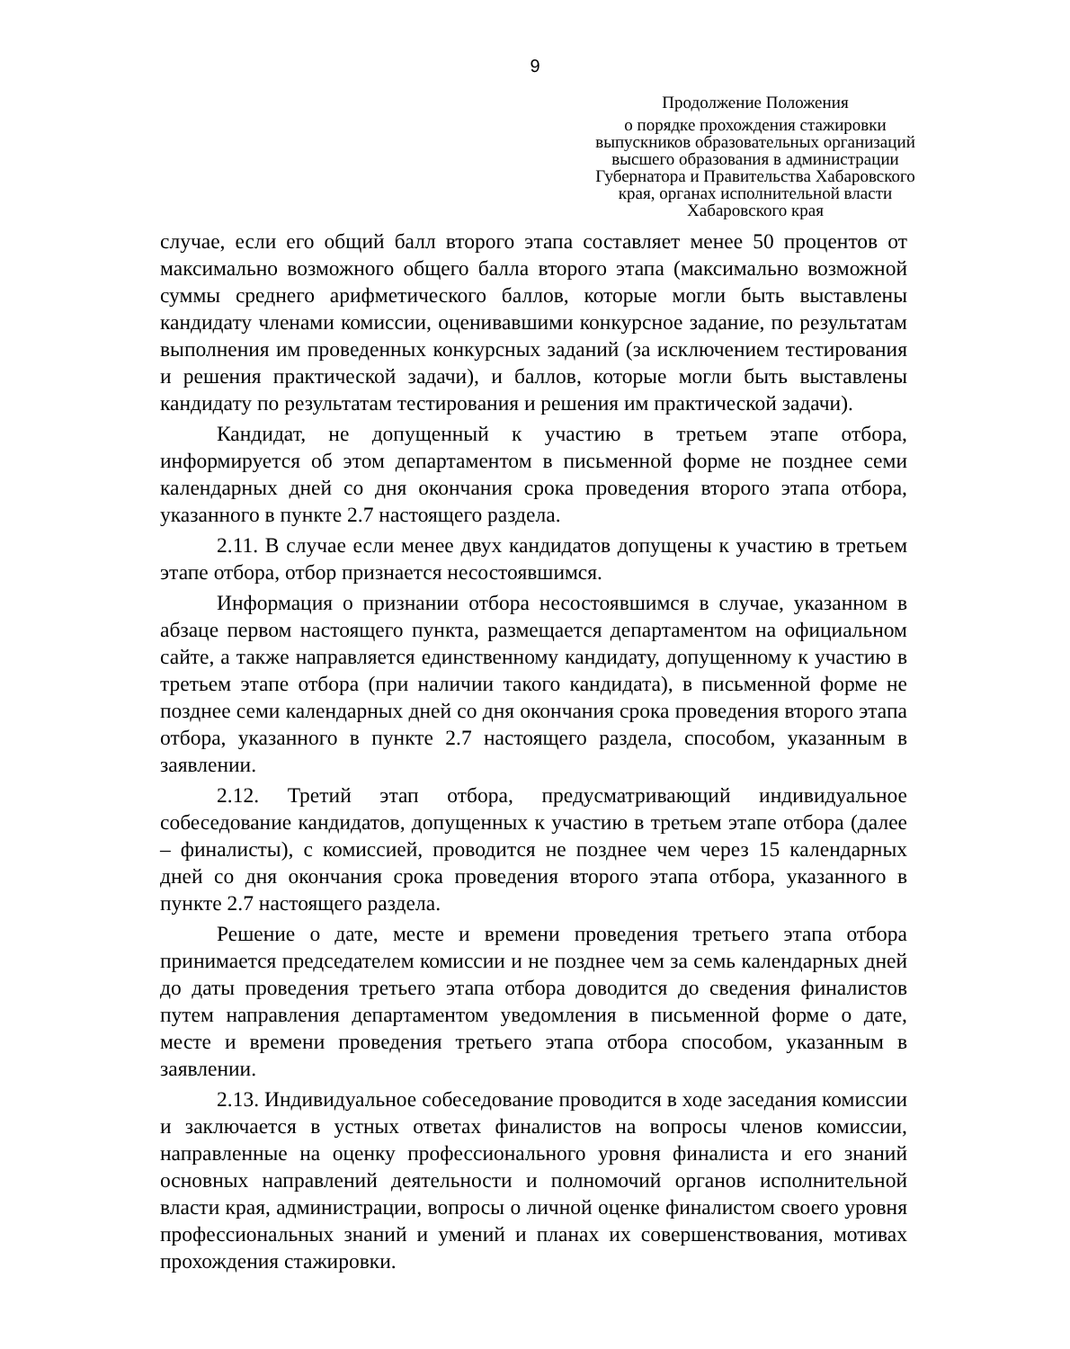9
Продолжение Положения
о порядке прохождения стажировки выпускников образовательных организаций высшего образования в администрации Губернатора и Правительства Хабаровского края, органах исполнительной власти Хабаровского края
случае, если его общий балл второго этапа составляет менее 50 процентов от максимально возможного общего балла второго этапа (максимально возможной суммы среднего арифметического баллов, которые могли быть выставлены кандидату членами комиссии, оценивавшими конкурсное задание, по результатам выполнения им проведенных конкурсных заданий (за исключением тестирования и решения практической задачи), и баллов, которые могли быть выставлены кандидату по результатам тестирования и решения им практической задачи).
Кандидат, не допущенный к участию в третьем этапе отбора, информируется об этом департаментом в письменной форме не позднее семи календарных дней со дня окончания срока проведения второго этапа отбора, указанного в пункте 2.7 настоящего раздела.
2.11. В случае если менее двух кандидатов допущены к участию в третьем этапе отбора, отбор признается несостоявшимся.
Информация о признании отбора несостоявшимся в случае, указанном в абзаце первом настоящего пункта, размещается департаментом на официальном сайте, а также направляется единственному кандидату, допущенному к участию в третьем этапе отбора (при наличии такого кандидата), в письменной форме не позднее семи календарных дней со дня окончания срока проведения второго этапа отбора, указанного в пункте 2.7 настоящего раздела, способом, указанным в заявлении.
2.12. Третий этап отбора, предусматривающий индивидуальное собеседование кандидатов, допущенных к участию в третьем этапе отбора (далее – финалисты), с комиссией, проводится не позднее чем через 15 календарных дней со дня окончания срока проведения второго этапа отбора, указанного в пункте 2.7 настоящего раздела.
Решение о дате, месте и времени проведения третьего этапа отбора принимается председателем комиссии и не позднее чем за семь календарных дней до даты проведения третьего этапа отбора доводится до сведения финалистов путем направления департаментом уведомления в письменной форме о дате, месте и времени проведения третьего этапа отбора способом, указанным в заявлении.
2.13. Индивидуальное собеседование проводится в ходе заседания комиссии и заключается в устных ответах финалистов на вопросы членов комиссии, направленные на оценку профессионального уровня финалиста и его знаний основных направлений деятельности и полномочий органов исполнительной власти края, администрации, вопросы о личной оценке финалистом своего уровня профессиональных знаний и умений и планах их совершенствования, мотивах прохождения стажировки.